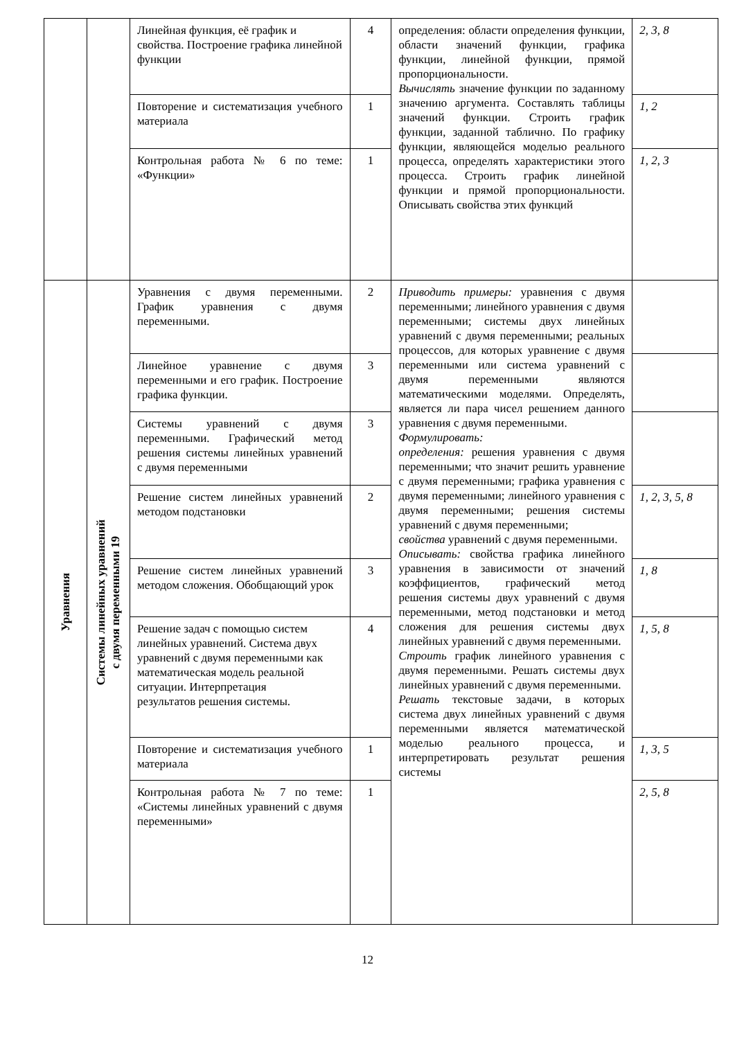| | | Линейная функция, её график и свойства. Построение графика линейной функции | 4 | определения: области определения функции, области значений функции, графика функции, линейной функции, прямой пропорциональности. Вычислять значение функции по заданному значению аргумента. Составлять таблицы значений функции. Строить график функции, заданной таблично. По графику функции, являющейся моделью реального процесса, определять характеристики этого процесса. Строить график линейной функции и прямой пропорциональности. Описывать свойства этих функций | 2, 3, 8 |
| | | Повторение и систематизация учебного материала | 1 | | 1, 2 |
| | | Контрольная работа № 6 по теме: «Функции» | 1 | | 1, 2, 3 |
| Уравнения | Системы линейных уравнений с двумя переменными 19 | Уравнения с двумя переменными. График уравнения с двумя переменными. | 2 | Приводить примеры: уравнения с двумя переменными; линейного уравнения с двумя переменными; системы двух линейных уравнений с двумя переменными; реальных процессов, для которых уравнение с двумя переменными или система уравнений с двумя переменными являются математическими моделями. Определять, является ли пара чисел решением данного уравнения с двумя переменными. Формулировать: определения: решения уравнения с двумя переменными; что значит решить уравнение с двумя переменными; графика уравнения с двумя переменными; линейного уравнения с двумя переменными; решения системы уравнений с двумя переменными; свойства уравнений с двумя переменными. Описывать: свойства графика линейного уравнения в зависимости от значений коэффициентов, графический метод решения системы двух уравнений с двумя переменными, метод подстановки и метод сложения для решения системы двух линейных уравнений с двумя переменными. Строить график линейного уравнения с двумя переменными. Решать системы двух линейных уравнений с двумя переменными. Решать текстовые задачи, в которых система двух линейных уравнений с двумя переменными является математической моделью реального процесса, и интерпретировать результат решения системы | |
| | | Линейное уравнение с двумя переменными и его график. Построение графика функции. | 3 | | |
| | | Системы уравнений с двумя переменными. Графический метод решения системы линейных уравнений с двумя переменными | 3 | | |
| | | Решение систем линейных уравнений методом подстановки | 2 | | 1, 2, 3, 5, 8 |
| | | Решение систем линейных уравнений методом сложения. Обобщающий урок | 3 | | 1, 8 |
| | | Решение задач с помощью систем линейных уравнений. Система двух уравнений с двумя переменными как математическая модель реальной ситуации. Интерпретация результатов решения системы. | 4 | | 1, 5, 8 |
| | | Повторение и систематизация учебного материала | 1 | | 1, 3, 5 |
| | | Контрольная работа № 7 по теме: «Системы линейных уравнений с двумя переменными» | 1 | | 2, 5, 8 |
12